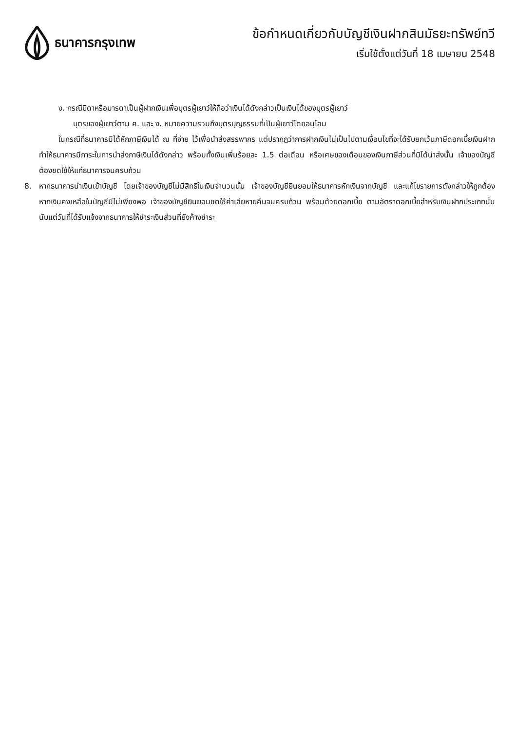ธนาคารกรุงเทพ ข้อกำหนดเกี่ยวกับบัญชีเงินฝากสินมัธยะทรัพย์ทวี
เริ่มใช้ตั้งแต่วันที่ 18 เมษายน 2548
ง. กรณีบิดาหรือมารดาเป็นผู้ฝากเงินเพื่อบุตรผู้เยาว์ให้ถือว่าเงินได้ดังกล่าวเป็นเงินได้ของบุตรผู้เยาว์
บุตรของผู้เยาว์ตาม ค. และ ง. หมายความรวมถึงบุตรบุญธรรมที่เป็นผู้เยาว์โดยอนุโลม
ในกรณีที่ธนาคารมิได้หักภาษีเงินได้ ณ ที่จ่าย ไว้เพื่อนำส่งสรรพากร แต่ปรากฏว่าการฝากเงินไม่เป็นไปตามเงื่อนไขที่จะได้รับยกเว้นภาษีดอกเบี้ยเงินฝาก ทำให้ธนาคารมีภาระในการนำส่งภาษีเงินได้ดังกล่าว พร้อมทั้งเงินเพิ่มร้อยละ 1.5 ต่อเดือน หรือเศษของเดือนของเงินภาษีส่วนที่มิได้นำส่งนั้น เจ้าของบัญชีต้องชดใช้ให้แก่ธนาคารจนครบถ้วน
8. หากธนาคารนำเงินเข้าบัญชี โดยเจ้าของบัญชีไม่มีสิทธิในเงินจำนวนนั้น เจ้าของบัญชียินยอมให้ธนาคารหักเงินจากบัญชี และแก้ไขรายการดังกล่าวให้ถูกต้อง หากเงินคงเหลือในบัญชีมีไม่เพียงพอ เจ้าของบัญชียินยอมชดใช้ค่าเสียหายคืนจนครบถ้วน พร้อมด้วยดอกเบี้ย ตามอัตราดอกเบี้ยสำหรับเงินฝากประเภทนั้นนับแต่วันที่ได้รับแจ้งจากธนาคารให้ชำระเงินส่วนที่ยังค้างชำระ